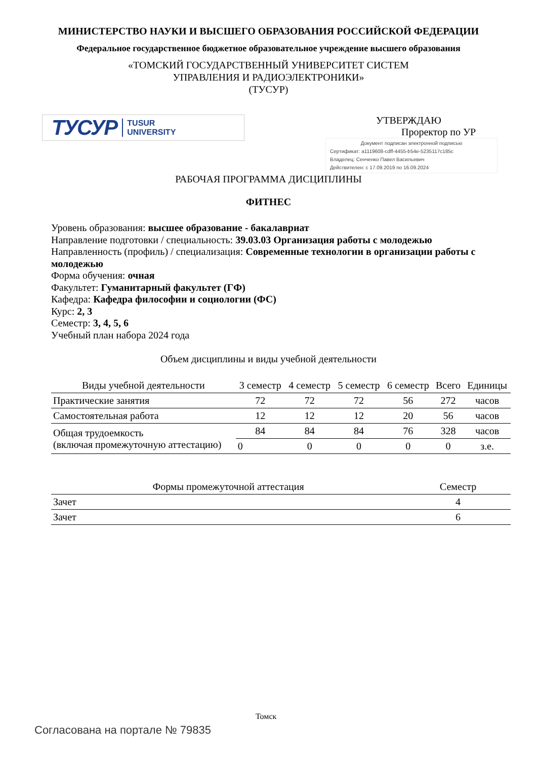МИНИСТЕРСТВО НАУКИ И ВЫСШЕГО ОБРАЗОВАНИЯ РОССИЙСКОЙ ФЕДЕРАЦИИ
Федеральное государственное бюджетное образовательное учреждение высшего образования
«ТОМСКИЙ ГОСУДАРСТВЕННЫЙ УНИВЕРСИТЕТ СИСТЕМ
УПРАВЛЕНИЯ И РАДИОЭЛЕКТРОНИКИ»
(ТУСУР)
ТУСУР TUSUR
UNIVERSITY
УТВЕРЖДАЮ
Проректор по УР
Документ подписан электронной подписью
Сертификат: a1119608-cdff-4455-b54e-5235117c185c
Владелец: Сенченко Павел Васильевич
Действителен: с 17.09.2019 по 16.09.2024
РАБОЧАЯ ПРОГРАММА ДИСЦИПЛИНЫ
ФИТНЕС
Уровень образования: высшее образование - бакалавриат
Направление подготовки / специальность: 39.03.03 Организация работы с молодежью
Направленность (профиль) / специализация: Современные технологии в организации работы с молодежью
Форма обучения: очная
Факультет: Гуманитарный факультет (ГФ)
Кафедра: Кафедра философии и социологии (ФС)
Курс: 2, 3
Семестр: 3, 4, 5, 6
Учебный план набора 2024 года
Объем дисциплины и виды учебной деятельности
| Виды учебной деятельности | 3 семестр | 4 семестр | 5 семестр | 6 семестр | Всего | Единицы |
| --- | --- | --- | --- | --- | --- | --- |
| Практические занятия | 72 | 72 | 72 | 56 | 272 | часов |
| Самостоятельная работа | 12 | 12 | 12 | 20 | 56 | часов |
| Общая трудоемкость (включая промежуточную аттестацию) | 84 | 84 | 84 | 76 | 328 | часов |
| | 0 | 0 | 0 | 0 | 0 | з.е. |
| Формы промежуточной аттестация | Семестр |
| --- | --- |
| Зачет | 4 |
| Зачет | 6 |
Томск
Согласована на портале № 79835